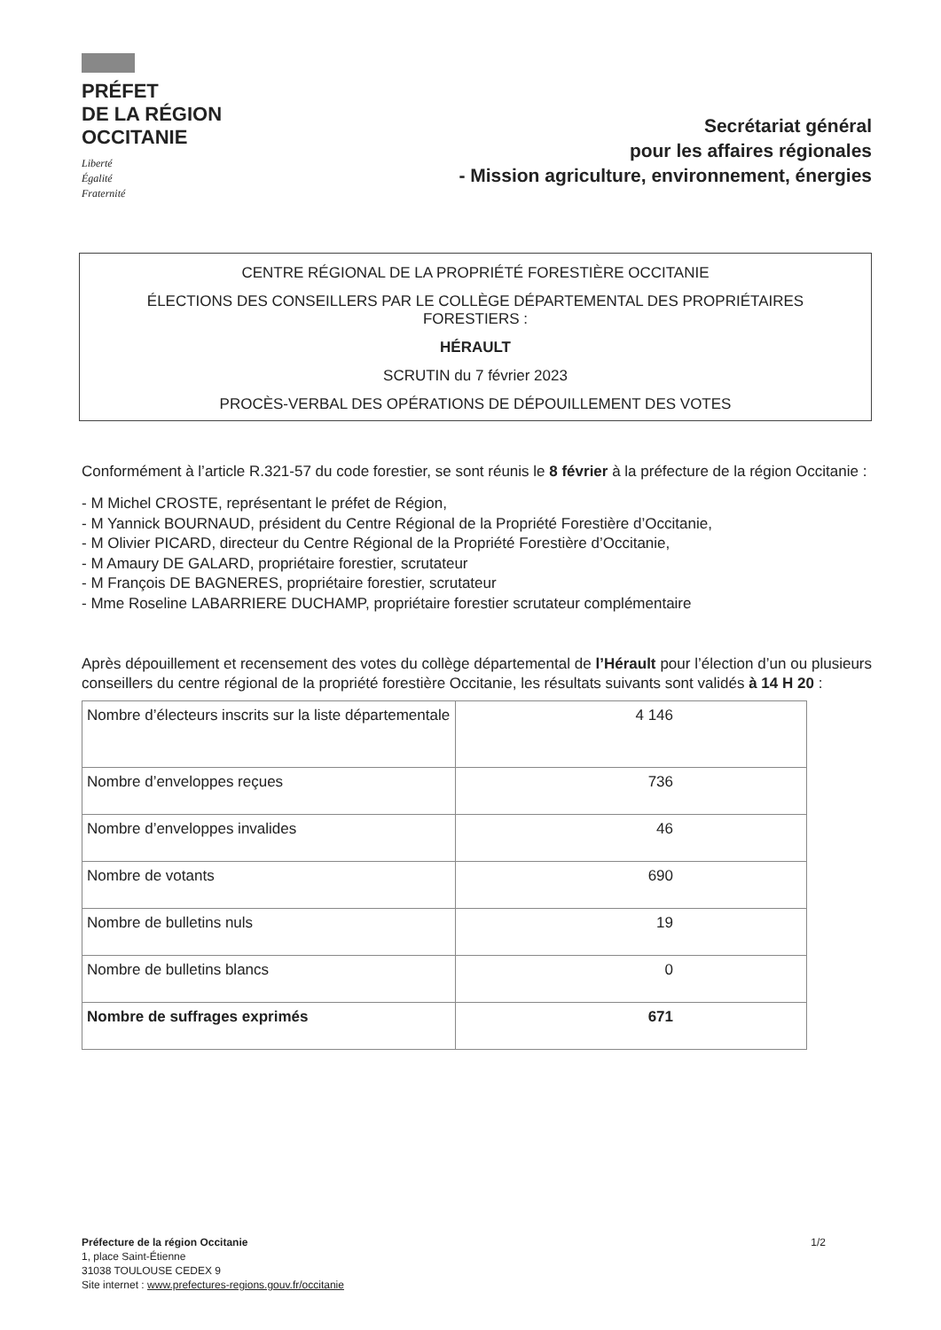PRÉFET
DE LA RÉGION
OCCITANIE
Liberté
Égalité
Fraternité
Secrétariat général
pour les affaires régionales
- Mission agriculture, environnement, énergies
CENTRE RÉGIONAL DE LA PROPRIÉTÉ FORESTIÈRE OCCITANIE
ÉLECTIONS DES CONSEILLERS PAR LE COLLÈGE DÉPARTEMENTAL DES PROPRIÉTAIRES FORESTIERS :
HÉRAULT
SCRUTIN du 7 février 2023
PROCÈS-VERBAL DES OPÉRATIONS DE DÉPOUILLEMENT DES VOTES
Conformément à l’article R.321-57 du code forestier, se sont réunis le 8 février à la préfecture de la région Occitanie :
- M Michel CROSTE, représentant le préfet de Région,
- M Yannick BOURNAUD, président du Centre Régional de la Propriété Forestière d’Occitanie,
- M Olivier PICARD, directeur du Centre Régional de la Propriété Forestière d’Occitanie,
- M Amaury DE GALARD, propriétaire forestier, scrutateur
- M François DE BAGNERES, propriétaire forestier, scrutateur
- Mme Roseline LABARRIERE DUCHAMP, propriétaire forestier scrutateur complémentaire
Après dépouillement et recensement des votes du collège départemental de l’Hérault pour l’élection d’un ou plusieurs conseillers du centre régional de la propriété forestière Occitanie, les résultats suivants sont validés à 14 H 20 :
| Nombre d’électeurs inscrits sur la liste départementale | 4 146 |
| Nombre d’enveloppes reçues | 736 |
| Nombre d’enveloppes invalides | 46 |
| Nombre de votants | 690 |
| Nombre de bulletins nuls | 19 |
| Nombre de bulletins blancs | 0 |
| Nombre de suffrages exprimés | 671 |
Préfecture de la région Occitanie
1, place Saint-Étienne
31038 TOULOUSE CEDEX 9
Site internet : www.prefectures-regions.gouv.fr/occitanie
1/2